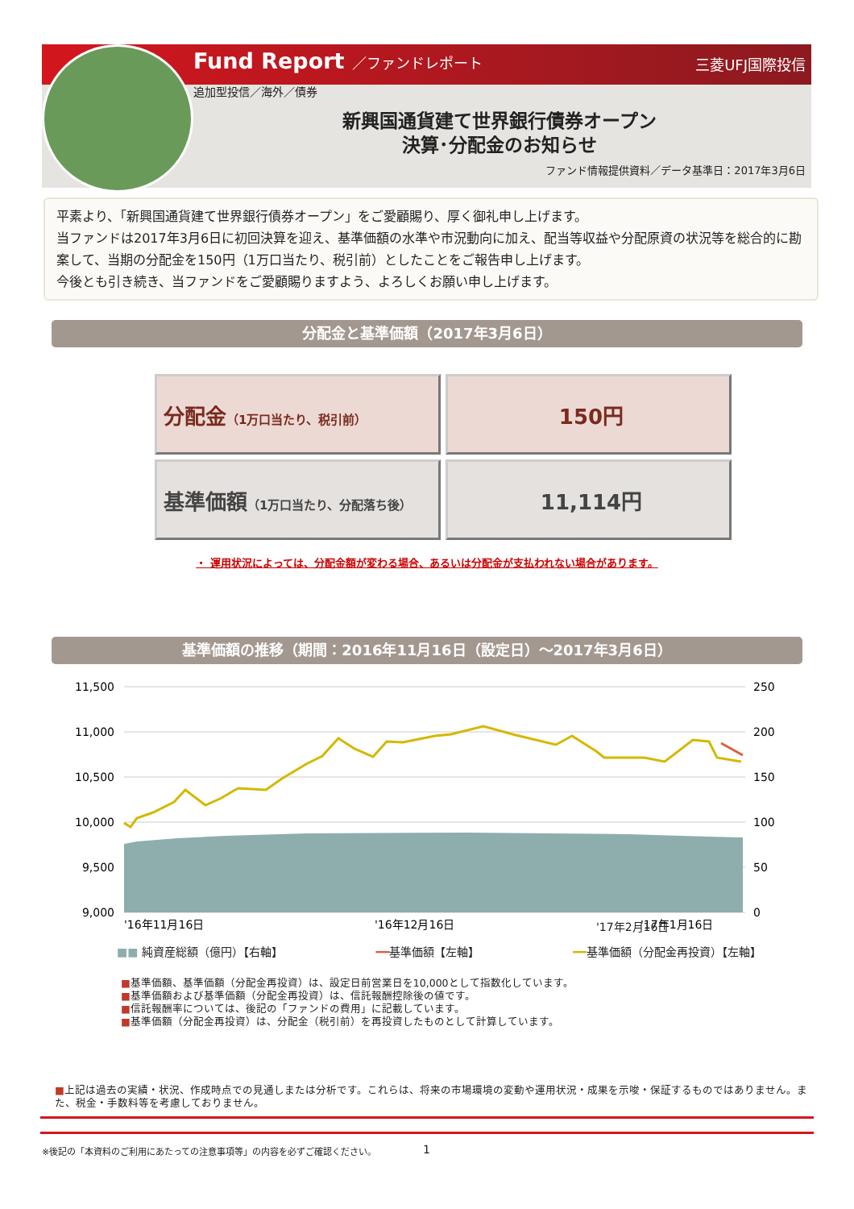Fund Report ／ファンドレポート 三菱UFJ国際投信
追加型投信／海外／債券
新興国通貨建て世界銀行債券オープン
決算･分配金のお知らせ
ファンド情報提供資料／データ基準日：2017年3月6日
平素より、「新興国通貨建て世界銀行債券オープン」をご愛顧賜り、厚く御礼申し上げます。
当ファンドは2017年3月6日に初回決算を迎え、基準価額の水準や市況動向に加え、配当等収益や分配原資の状況等を総合的に勘案して、当期の分配金を150円（1万口当たり、税引前）としたことをご報告申し上げます。
今後とも引き続き、当ファンドをご愛顧賜りますよう、よろしくお願い申し上げます。
分配金と基準価額（2017年3月6日）
| 分配金 （1万口当たり、税引前） | 150円 |
| 基準価額 （1万口当たり、分配落ち後） | 11,114円 |
・ 運用状況によっては、分配金額が変わる場合、あるいは分配金が支払われない場合があります。
基準価額の推移（期間：2016年11月16日（設定日）～2017年3月6日）
11,500
11,000
10,500
10,000
9,500
9,000
250
200
150
100
50
0
'16年11月16日
'16年12月16日
'17年1月16日
'17年2月16日
■■ 純資産総額（億円）【右軸】 ━━基準価額【左軸】 ━━基準価額（分配金再投資）【左軸】
■基準価額、基準価額（分配金再投資）は、設定日前営業日を10,000として指数化しています。
■基準価額および基準価額（分配金再投資）は、信託報酬控除後の値です。
■信託報酬率については、後記の「ファンドの費用」に記載しています。
■基準価額（分配金再投資）は、分配金（税引前）を再投資したものとして計算しています。
■上記は過去の実績・状況、作成時点での見通しまたは分析です。これらは、将来の市場環境の変動や運用状況・成果を示唆・保証するものではありません。また、税金・手数料等を考慮しておりません。
※後記の「本資料のご利用にあたっての注意事項等」の内容を必ずご確認ください。
1